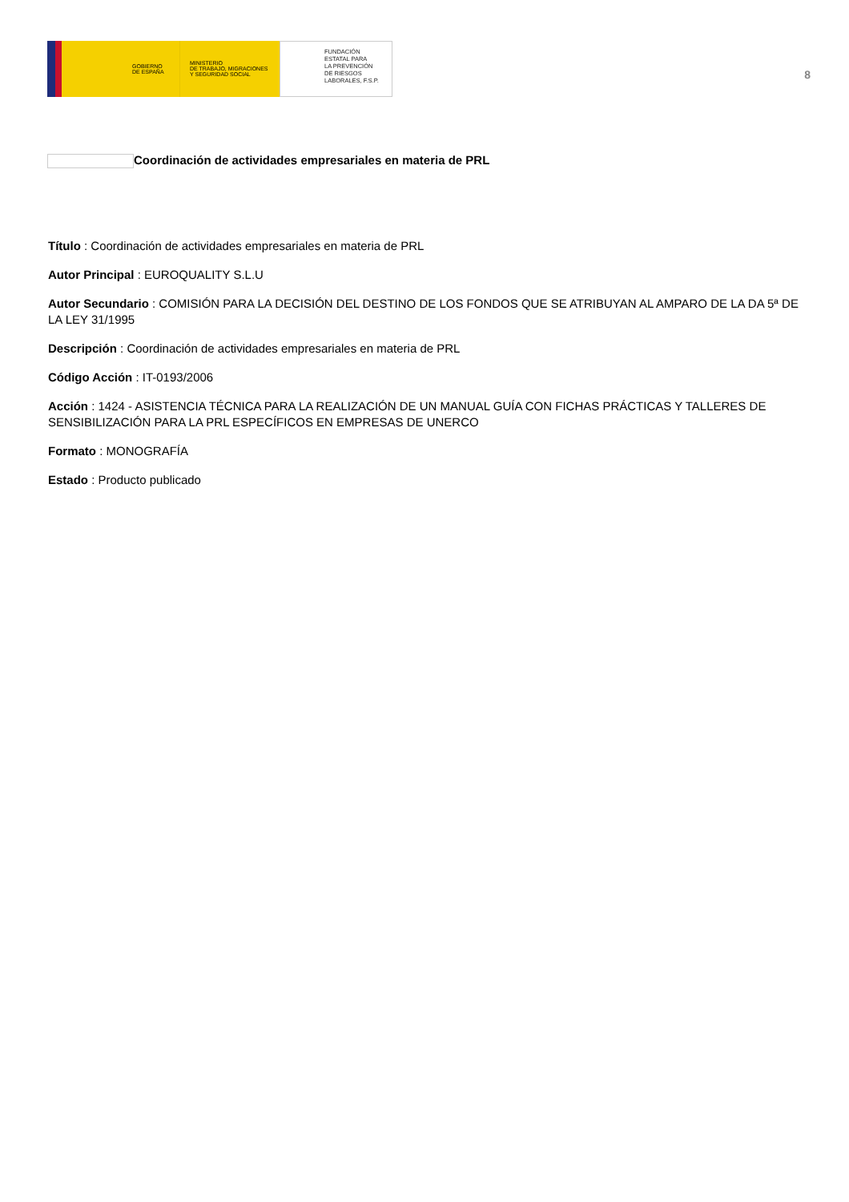GOBIERNO
DE ESPAÑA
MINISTERIO
DE TRABAJO, MIGRACIONES
Y SEGURIDAD SOCIAL
FUNDACIÓN
ESTATAL PARA
LA PREVENCIÓN
DE RIESGOS
LABORALES, F.S.P.
8
Coordinación de actividades empresariales en materia de PRL
Título : Coordinación de actividades empresariales en materia de PRL
Autor Principal : EUROQUALITY S.L.U
Autor Secundario : COMISIÓN PARA LA DECISIÓN DEL DESTINO DE LOS FONDOS QUE SE ATRIBUYAN AL AMPARO DE LA DA 5ª DE LA LEY 31/1995
Descripción : Coordinación de actividades empresariales en materia de PRL
Código Acción : IT-0193/2006
Acción : 1424 - ASISTENCIA TÉCNICA PARA LA REALIZACIÓN DE UN MANUAL GUÍA CON FICHAS PRÁCTICAS Y TALLERES DE SENSIBILIZACIÓN PARA LA PRL ESPECÍFICOS EN EMPRESAS DE UNERCO
Formato : MONOGRAFÍA
Estado : Producto publicado